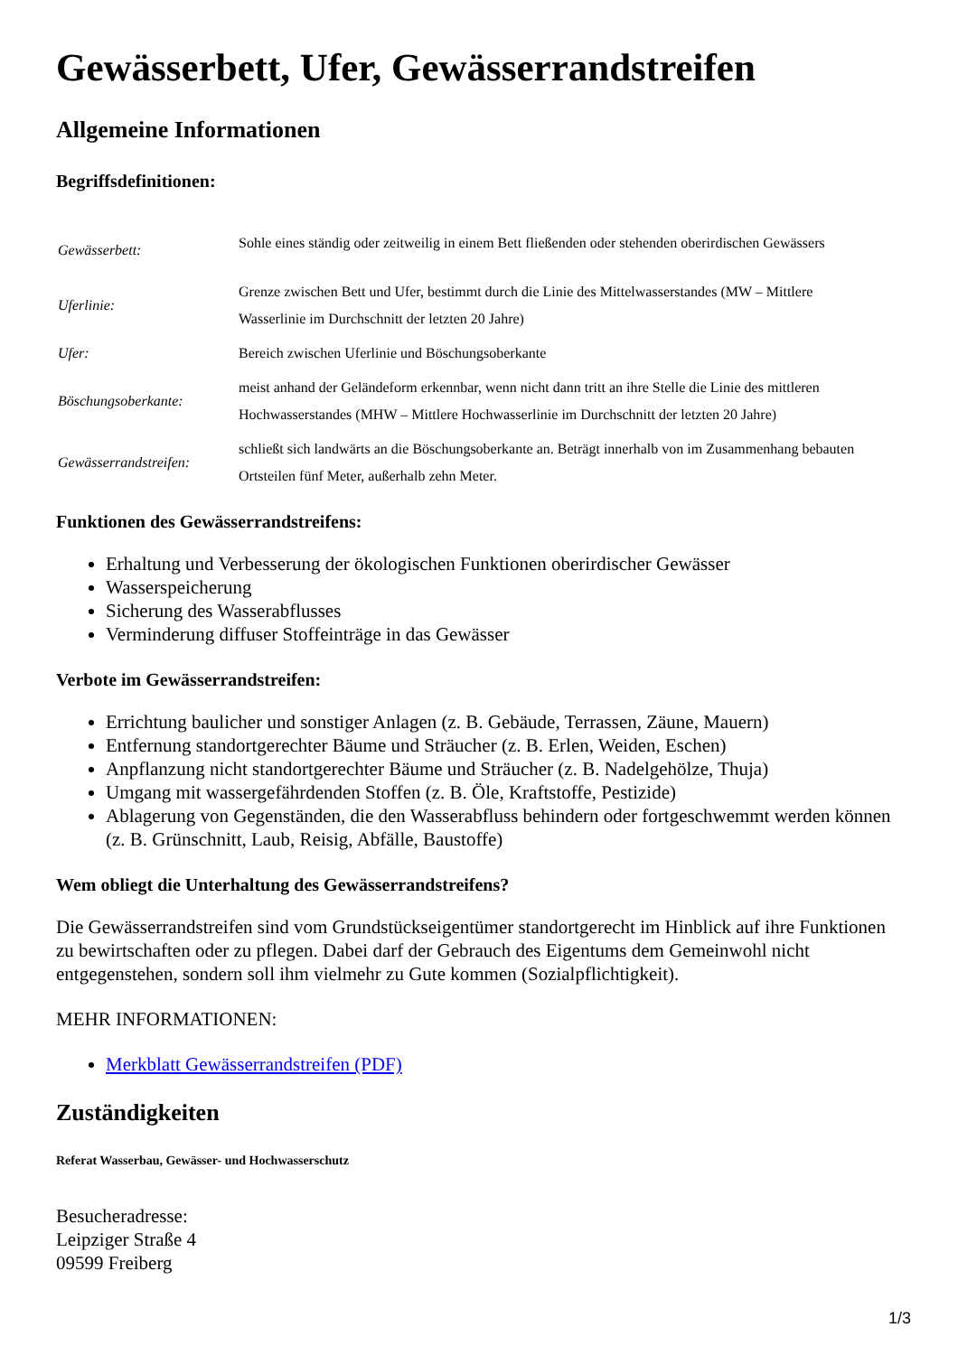Gewässerbett, Ufer, Gewässerrandstreifen
Allgemeine Informationen
Begriffsdefinitionen:
| Gewässerbett: | Sohle eines ständig oder zeitweilig in einem Bett fließenden oder stehenden oberirdischen Gewässers |
| Uferlinie: | Grenze zwischen Bett und Ufer, bestimmt durch die Linie des Mittelwasserstandes (MW – Mittlere Wasserlinie im Durchschnitt der letzten 20 Jahre) |
| Ufer: | Bereich zwischen Uferlinie und Böschungsoberkante |
| Böschungsoberkante: | meist anhand der Geländeform erkennbar, wenn nicht dann tritt an ihre Stelle die Linie des mittleren Hochwasserstandes (MHW – Mittlere Hochwasserlinie im Durchschnitt der letzten 20 Jahre) |
| Gewässerrandstreifen: | schließt sich landwärts an die Böschungsoberkante an. Beträgt innerhalb von im Zusammenhang bebauten Ortsteilen fünf Meter, außerhalb zehn Meter. |
Funktionen des Gewässerrandstreifens:
Erhaltung und Verbesserung der ökologischen Funktionen oberirdischer Gewässer
Wasserspeicherung
Sicherung des Wasserabflusses
Verminderung diffuser Stoffeinträge in das Gewässer
Verbote im Gewässerrandstreifen:
Errichtung baulicher und sonstiger Anlagen (z. B. Gebäude, Terrassen, Zäune, Mauern)
Entfernung standortgerechter Bäume und Sträucher (z. B. Erlen, Weiden, Eschen)
Anpflanzung nicht standortgerechter Bäume und Sträucher (z. B. Nadelgehölze, Thuja)
Umgang mit wassergefährdenden Stoffen (z. B. Öle, Kraftstoffe, Pestizide)
Ablagerung von Gegenständen, die den Wasserabfluss behindern oder fortgeschwemmt werden können (z. B. Grünschnitt, Laub, Reisig, Abfälle, Baustoffe)
Wem obliegt die Unterhaltung des Gewässerrandstreifens?
Die Gewässerrandstreifen sind vom Grundstückseigentümer standortgerecht im Hinblick auf ihre Funktionen zu bewirtschaften oder zu pflegen. Dabei darf der Gebrauch des Eigentums dem Gemeinwohl nicht entgegenstehen, sondern soll ihm vielmehr zu Gute kommen (Sozialpflichtigkeit).
MEHR INFORMATIONEN:
Merkblatt Gewässerrandstreifen (PDF)
Zuständigkeiten
Referat Wasserbau, Gewässer- und Hochwasserschutz
Besucheradresse:
Leipziger Straße 4
09599 Freiberg
1/3